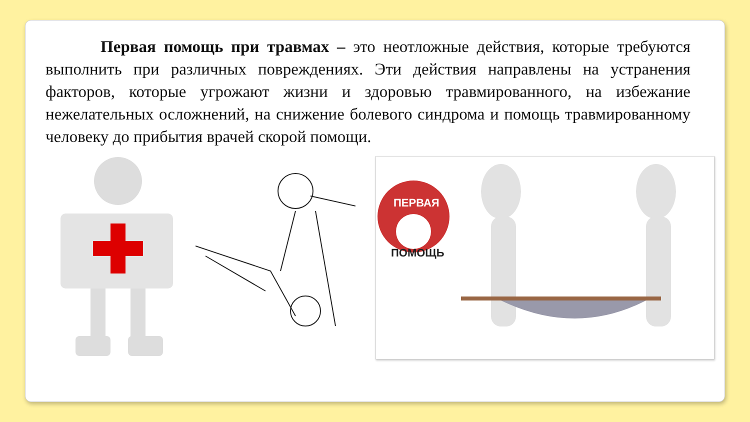Первая помощь при травмах – это неотложные действия, которые требуются выполнить при различных повреждениях. Эти действия направлены на устранения факторов, которые угрожают жизни и здоровью травмированного, на избежание нежелательных осложнений, на снижение болевого синдрома и помощь травмированному человеку до прибытия врачей скорой помощи.
ПЕРВАЯ
ПОМОЩЬ